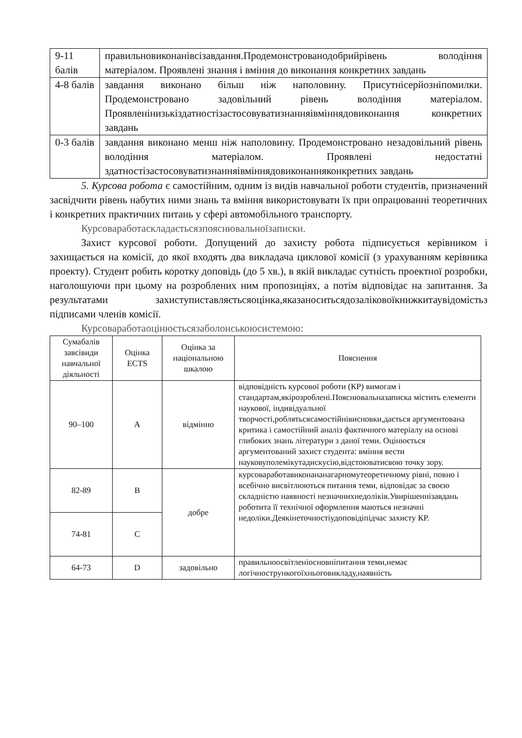| 9-11 балів | правильновиконанівсізавдання.Продемонстрованодобрийрівень володіння матеріалом. Проявлені знання і вміння до виконання конкретних завдань |
| 4-8 балів | завдання виконано більш ніж наполовину. Присутнісерйозніпомилки. Продемонстровано задовільний рівень володіння матеріалом. Проявленінизькіздатностізастосовуватизнанняівміннядовиконання конкретних завдань |
| 0-3 балів | завдання виконано менш ніж наполовину. Продемонстровано незадовільний рівень володіння матеріалом. Проявлені недостатні здатностізастосовуватизнанняівміннядовиконанняконкретних завдань |
5. Курсова робота є самостійним, одним із видів навчальної роботи студентів, призначений засвідчити рівень набутих ними знань та вміння використовувати їх при опрацюванні теоретичних і конкретних практичних питань у сфері автомобільного транспорту.
Курсоваработаскладаєтьсязпояснювальноїзаписки.
Захист курсової роботи. Допущений до захисту робота підписується керівником і захищається на комісії, до якої входять два викладача циклової комісії (з урахуванням керівника проекту). Студент робить коротку доповідь (до 5 хв.), в якій викладає сутність проектної розробки, наголошуючи при цьому на розроблених ним пропозиціях, а потім відповідає на запитання. За результатами захиступиставляєтьсяоцінка,яказаноситьсядозаліковоїкнижкитаувідомістьз підписами членів комісії.
Курсоваработаоцінюєтьсязаболонськоюсистемою:
| Сумабалів завсівиди навчальної діяльності | Оцінка ECTS | Оцінка за національною шкалою | Пояснення |
| --- | --- | --- | --- |
| 90–100 | A | відмінно | відповідність курсової роботи (КР) вимогам і стандартам,якірозроблені.Пояснювальназаписка містить елементи наукової, індивідуальної творчості,роблятьсясамостійнівисновки,дається аргументована критика і самостійний аналіз фактичного матеріалу на основі глибоких знань літератури з даної теми. Оцінюється аргументований захист студента: вміння вести науковуполемікутадискусію,відстоюватисвою точку зору. |
| 82-89 | B | добре | курсоваработавиконананагарномутеоретичному рівні, повно і всебічно висвітлюються питання теми, відповідає за своєю складністю наявності незначнихнедоліків.Увирішеннізавдань роботита її технічної оформлення маються незначні недоліки.Деякінеточностіудоповідіпідчас захисту КР. |
| 74-81 | C | | |
| 64-73 | D | задовільно | правильноосвітленіосновніпитання теми,немає логічнострункогоїхньоговикладу,наявність |